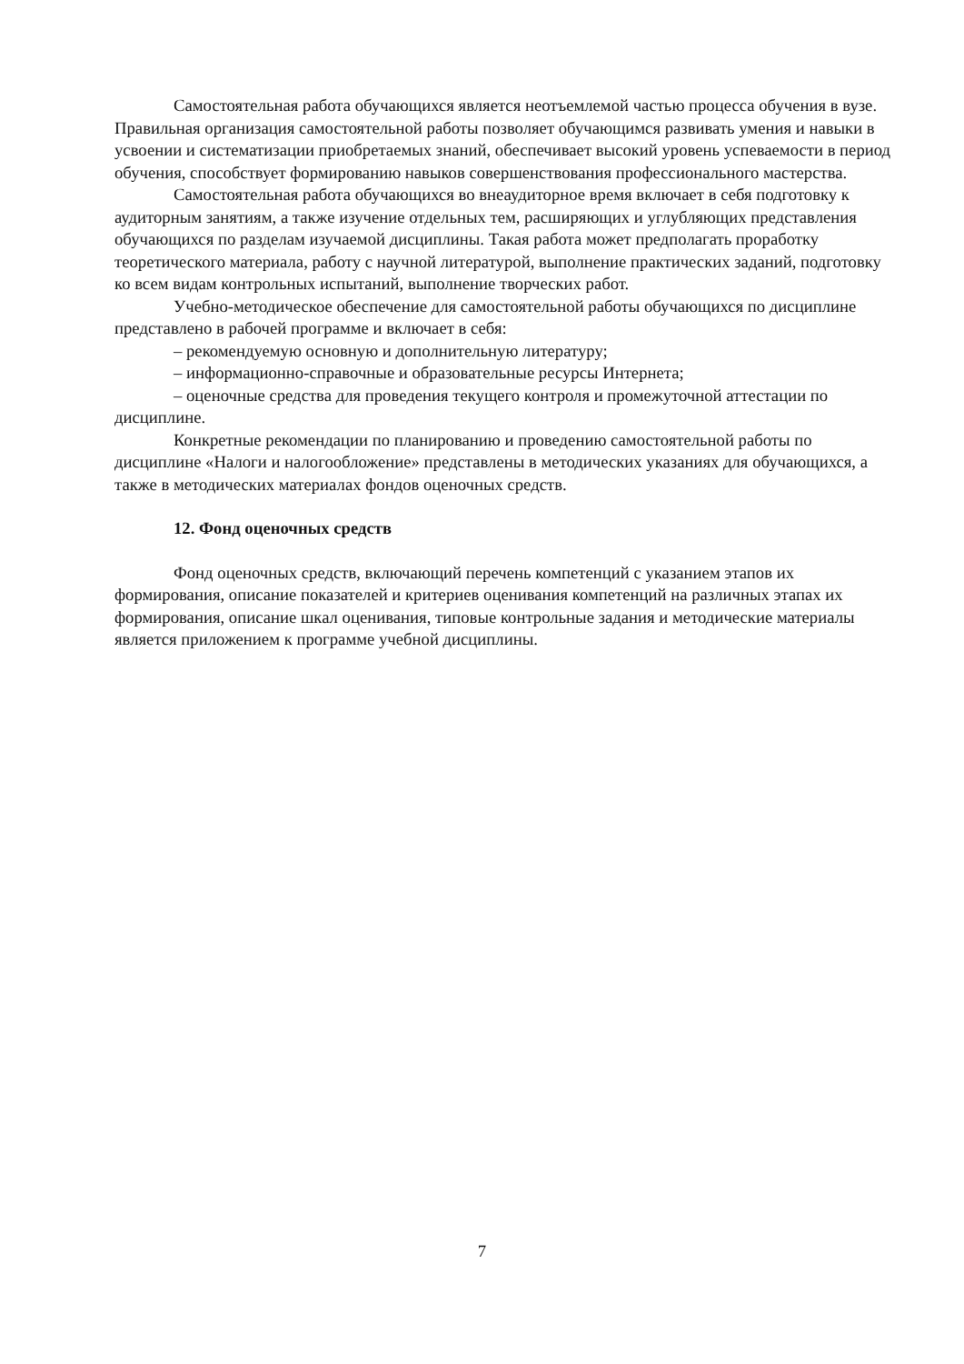Самостоятельная работа обучающихся является неотъемлемой частью процесса обучения в вузе. Правильная организация самостоятельной работы позволяет обучающимся развивать умения и навыки в усвоении и систематизации приобретаемых знаний, обеспечивает высокий уровень успеваемости в период обучения, способствует формированию навыков совершенствования профессионального мастерства.
Самостоятельная работа обучающихся во внеаудиторное время включает в себя подготовку к аудиторным занятиям, а также изучение отдельных тем, расширяющих и углубляющих представления обучающихся по разделам изучаемой дисциплины. Такая работа может предполагать проработку теоретического материала, работу с научной литературой, выполнение практических заданий, подготовку ко всем видам контрольных испытаний, выполнение творческих работ.
Учебно-методическое обеспечение для самостоятельной работы обучающихся по дисциплине представлено в рабочей программе и включает в себя:
– рекомендуемую основную и дополнительную литературу;
– информационно-справочные и образовательные ресурсы Интернета;
– оценочные средства для проведения текущего контроля и промежуточной аттестации по дисциплине.
Конкретные рекомендации по планированию и проведению самостоятельной работы по дисциплине «Налоги и налогообложение» представлены в методических указаниях для обучающихся, а также в методических материалах фондов оценочных средств.
12. Фонд оценочных средств
Фонд оценочных средств, включающий перечень компетенций с указанием этапов их формирования, описание показателей и критериев оценивания компетенций на различных этапах их формирования, описание шкал оценивания, типовые контрольные задания и методические материалы является приложением к программе учебной дисциплины.
7